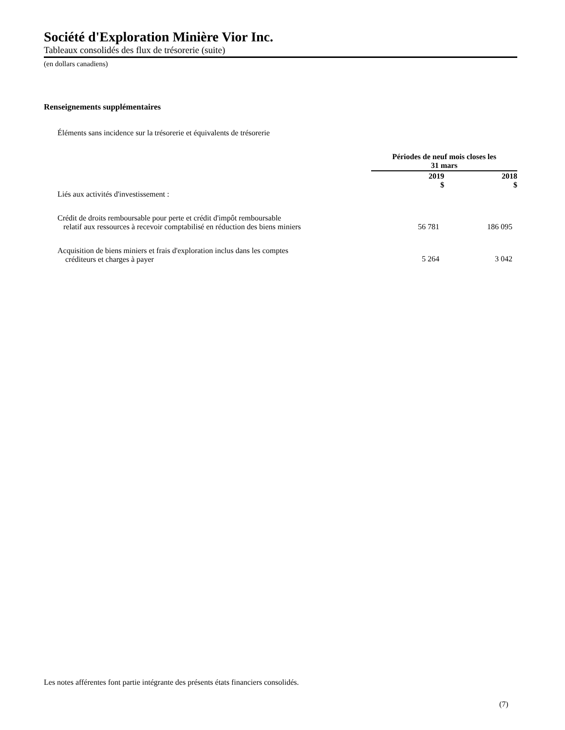Société d'Exploration Minière Vior Inc.
Tableaux consolidés des flux de trésorerie (suite)
(en dollars canadiens)
Renseignements supplémentaires
Éléments sans incidence sur la trésorerie et équivalents de trésorerie
| | Périodes de neuf mois closes les 31 mars | |
| --- | --- | --- |
| | 2019 $ | 2018 $ |
| Liés aux activités d'investissement : | | |
| Crédit de droits remboursable pour perte et crédit d'impôt remboursable relatif aux ressources à recevoir comptabilisé en réduction des biens miniers | 56 781 | 186 095 |
| Acquisition de biens miniers et frais d'exploration inclus dans les comptes créditeurs et charges à payer | 5 264 | 3 042 |
Les notes afférentes font partie intégrante des présents états financiers consolidés.
(7)